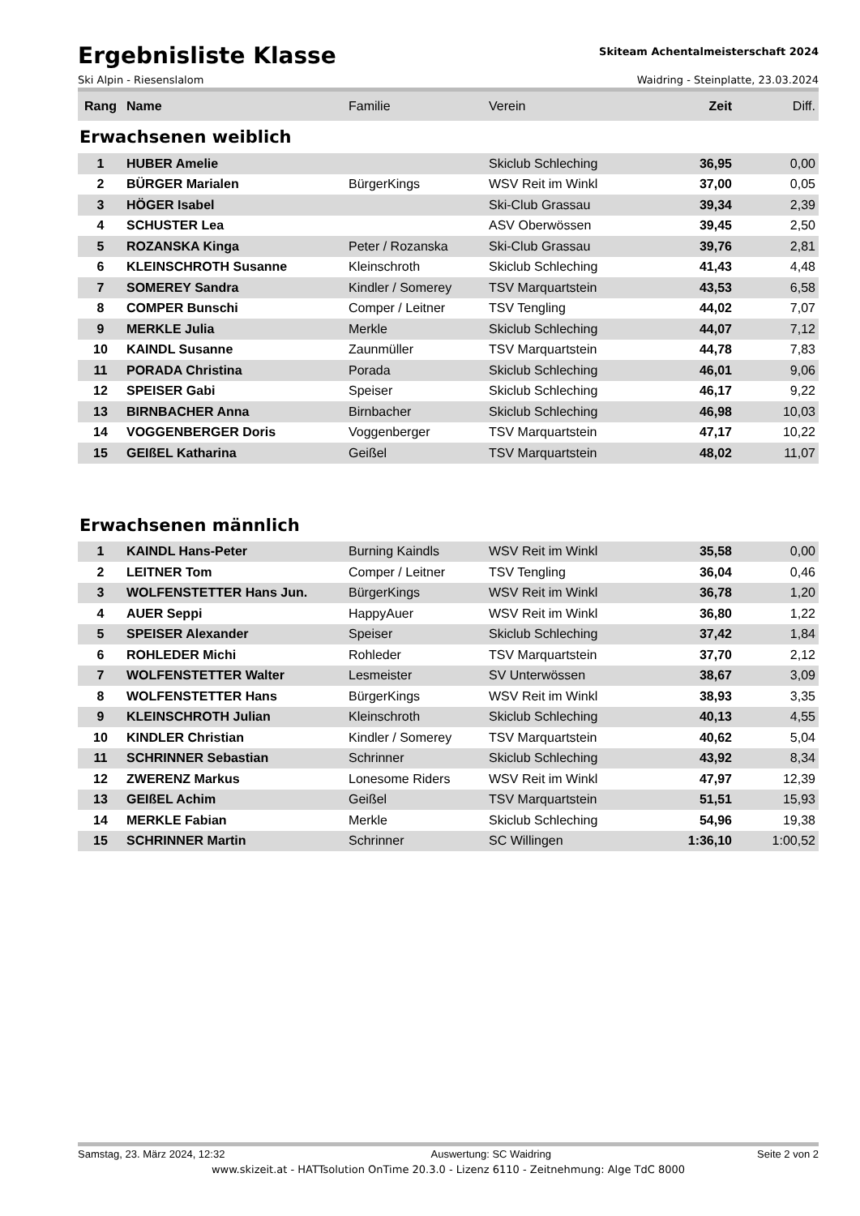Ergebnisliste Klasse
Skiteam Achentalmeisterschaft 2024
Ski Alpin - Riesenslalom Waidring - Steinplatte, 23.03.2024
| Rang | Name | Familie | Verein | Zeit | Diff. |
| --- | --- | --- | --- | --- | --- |
Erwachsenen weiblich
| 1 | HUBER Amelie | | Skiclub Schleching | 36,95 | 0,00 |
| 2 | BÜRGER Marialen | BürgerKings | WSV Reit im Winkl | 37,00 | 0,05 |
| 3 | HÖGER Isabel | | Ski-Club Grassau | 39,34 | 2,39 |
| 4 | SCHUSTER Lea | | ASV Oberwössen | 39,45 | 2,50 |
| 5 | ROZANSKA Kinga | Peter / Rozanska | Ski-Club Grassau | 39,76 | 2,81 |
| 6 | KLEINSCHROTH Susanne | Kleinschroth | Skiclub Schleching | 41,43 | 4,48 |
| 7 | SOMEREY Sandra | Kindler / Somerey | TSV Marquartstein | 43,53 | 6,58 |
| 8 | COMPER Bunschi | Comper / Leitner | TSV Tengling | 44,02 | 7,07 |
| 9 | MERKLE Julia | Merkle | Skiclub Schleching | 44,07 | 7,12 |
| 10 | KAINDL Susanne | Zaunmüller | TSV Marquartstein | 44,78 | 7,83 |
| 11 | PORADA Christina | Porada | Skiclub Schleching | 46,01 | 9,06 |
| 12 | SPEISER Gabi | Speiser | Skiclub Schleching | 46,17 | 9,22 |
| 13 | BIRNBACHER Anna | Birnbacher | Skiclub Schleching | 46,98 | 10,03 |
| 14 | VOGGENBERGER Doris | Voggenberger | TSV Marquartstein | 47,17 | 10,22 |
| 15 | GEIßEL Katharina | Geißel | TSV Marquartstein | 48,02 | 11,07 |
Erwachsenen männlich
| 1 | KAINDL Hans-Peter | Burning Kaindls | WSV Reit im Winkl | 35,58 | 0,00 |
| 2 | LEITNER Tom | Comper / Leitner | TSV Tengling | 36,04 | 0,46 |
| 3 | WOLFENSTETTER Hans Jun. | BürgerKings | WSV Reit im Winkl | 36,78 | 1,20 |
| 4 | AUER Seppi | HappyAuer | WSV Reit im Winkl | 36,80 | 1,22 |
| 5 | SPEISER Alexander | Speiser | Skiclub Schleching | 37,42 | 1,84 |
| 6 | ROHLEDER Michi | Rohleder | TSV Marquartstein | 37,70 | 2,12 |
| 7 | WOLFENSTETTER Walter | Lesmeister | SV Unterwössen | 38,67 | 3,09 |
| 8 | WOLFENSTETTER Hans | BürgerKings | WSV Reit im Winkl | 38,93 | 3,35 |
| 9 | KLEINSCHROTH Julian | Kleinschroth | Skiclub Schleching | 40,13 | 4,55 |
| 10 | KINDLER Christian | Kindler / Somerey | TSV Marquartstein | 40,62 | 5,04 |
| 11 | SCHRINNER Sebastian | Schrinner | Skiclub Schleching | 43,92 | 8,34 |
| 12 | ZWERENZ Markus | Lonesome Riders | WSV Reit im Winkl | 47,97 | 12,39 |
| 13 | GEIßEL Achim | Geißel | TSV Marquartstein | 51,51 | 15,93 |
| 14 | MERKLE Fabian | Merkle | Skiclub Schleching | 54,96 | 19,38 |
| 15 | SCHRINNER Martin | Schrinner | SC Willingen | 1:36,10 | 1:00,52 |
Samstag, 23. März 2024, 12:32 Auswertung: SC Waidring Seite 2 von 2
www.skizeit.at - HATTsolution OnTime 20.3.0 - Lizenz 6110 - Zeitnehmung: Alge TdC 8000